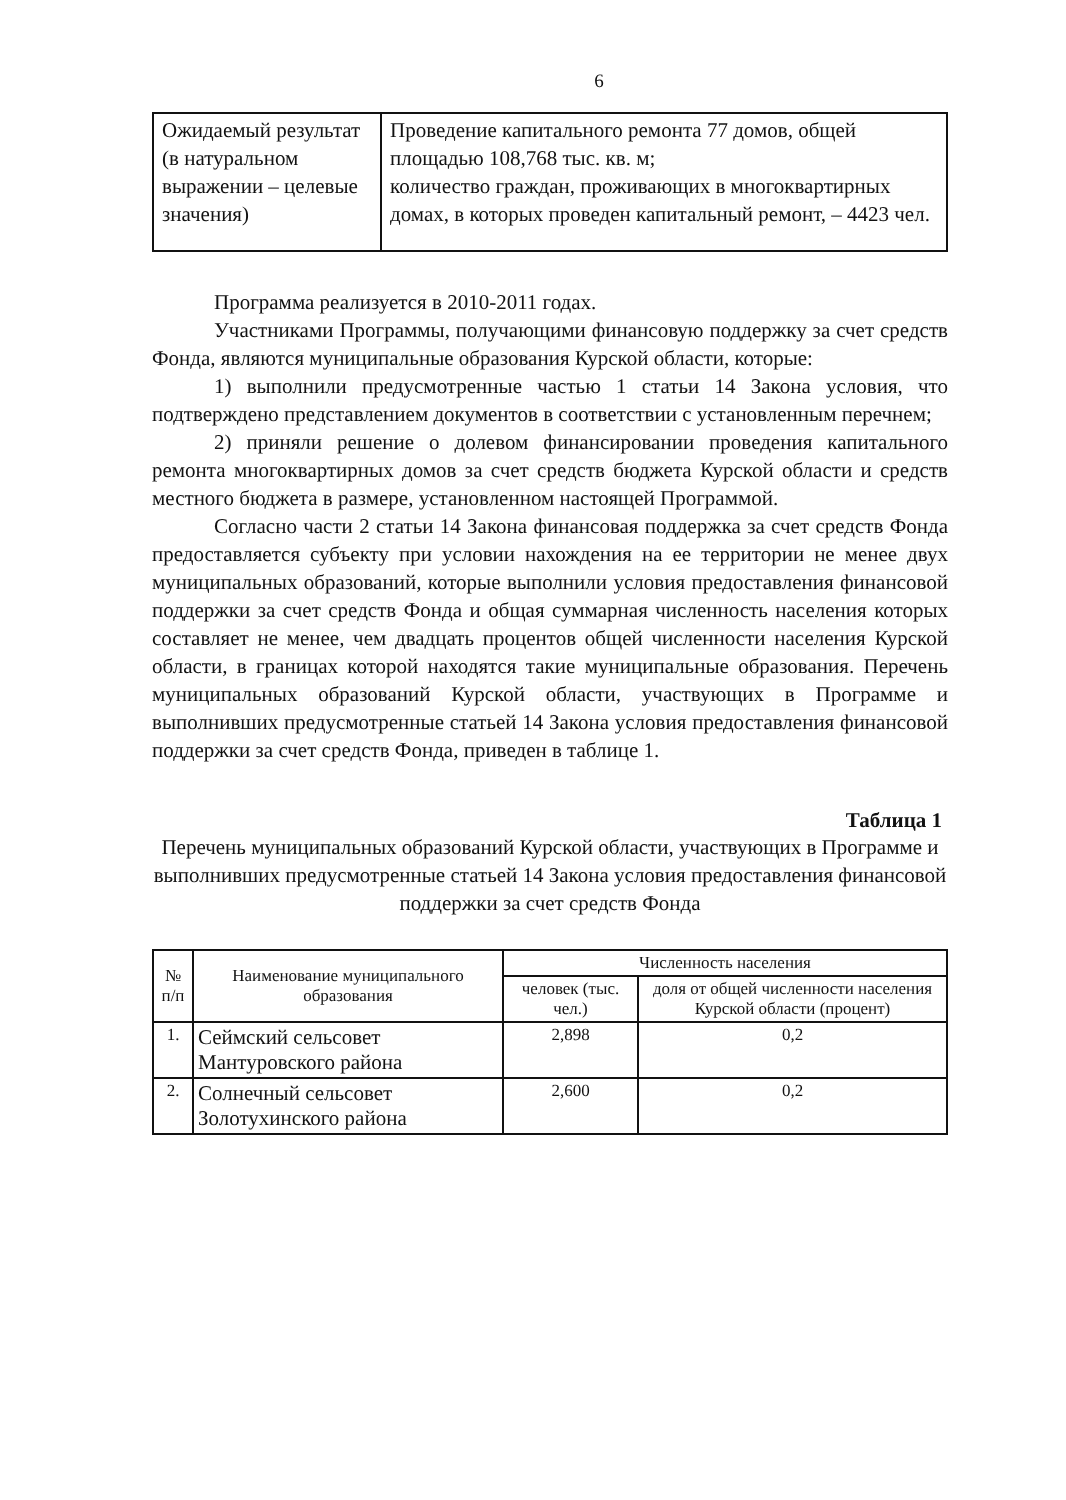6
| Ожидаемый результат (в натуральном выражении – целевые значения) | Проведение капитального ремонта 77 домов, общей площадью 108,768 тыс. кв. м; количество граждан, проживающих в многоквартирных домах, в которых проведен капитальный ремонт, – 4423 чел. |
Программа реализуется в 2010-2011 годах.
Участниками Программы, получающими финансовую поддержку за счет средств Фонда, являются муниципальные образования Курской области, которые:
1) выполнили предусмотренные частью 1 статьи 14 Закона условия, что подтверждено представлением документов в соответствии с установленным перечнем;
2) приняли решение о долевом финансировании проведения капитального ремонта многоквартирных домов за счет средств бюджета Курской области и средств местного бюджета в размере, установленном настоящей Программой.
Согласно части 2 статьи 14 Закона финансовая поддержка за счет средств Фонда предоставляется субъекту при условии нахождения на ее территории не менее двух муниципальных образований, которые выполнили условия предоставления финансовой поддержки за счет средств Фонда и общая суммарная численность населения которых составляет не менее, чем двадцать процентов общей численности населения Курской области, в границах которой находятся такие муниципальные образования. Перечень муниципальных образований Курской области, участвующих в Программе и выполнивших предусмотренные статьей 14 Закона условия предоставления финансовой поддержки за счет средств Фонда, приведен в таблице 1.
Таблица 1
Перечень муниципальных образований Курской области, участвующих в Программе и выполнивших предусмотренные статьей 14 Закона условия предоставления финансовой поддержки за счет средств Фонда
| № п/п | Наименование муниципального образования | Численность населения | |
| --- | --- | --- | --- |
| | | человек (тыс. чел.) | доля от общей численности населения Курской области (процент) |
| 1. | Сеймский сельсовет Мантуровского района | 2,898 | 0,2 |
| 2. | Солнечный сельсовет Золотухинского района | 2,600 | 0,2 |